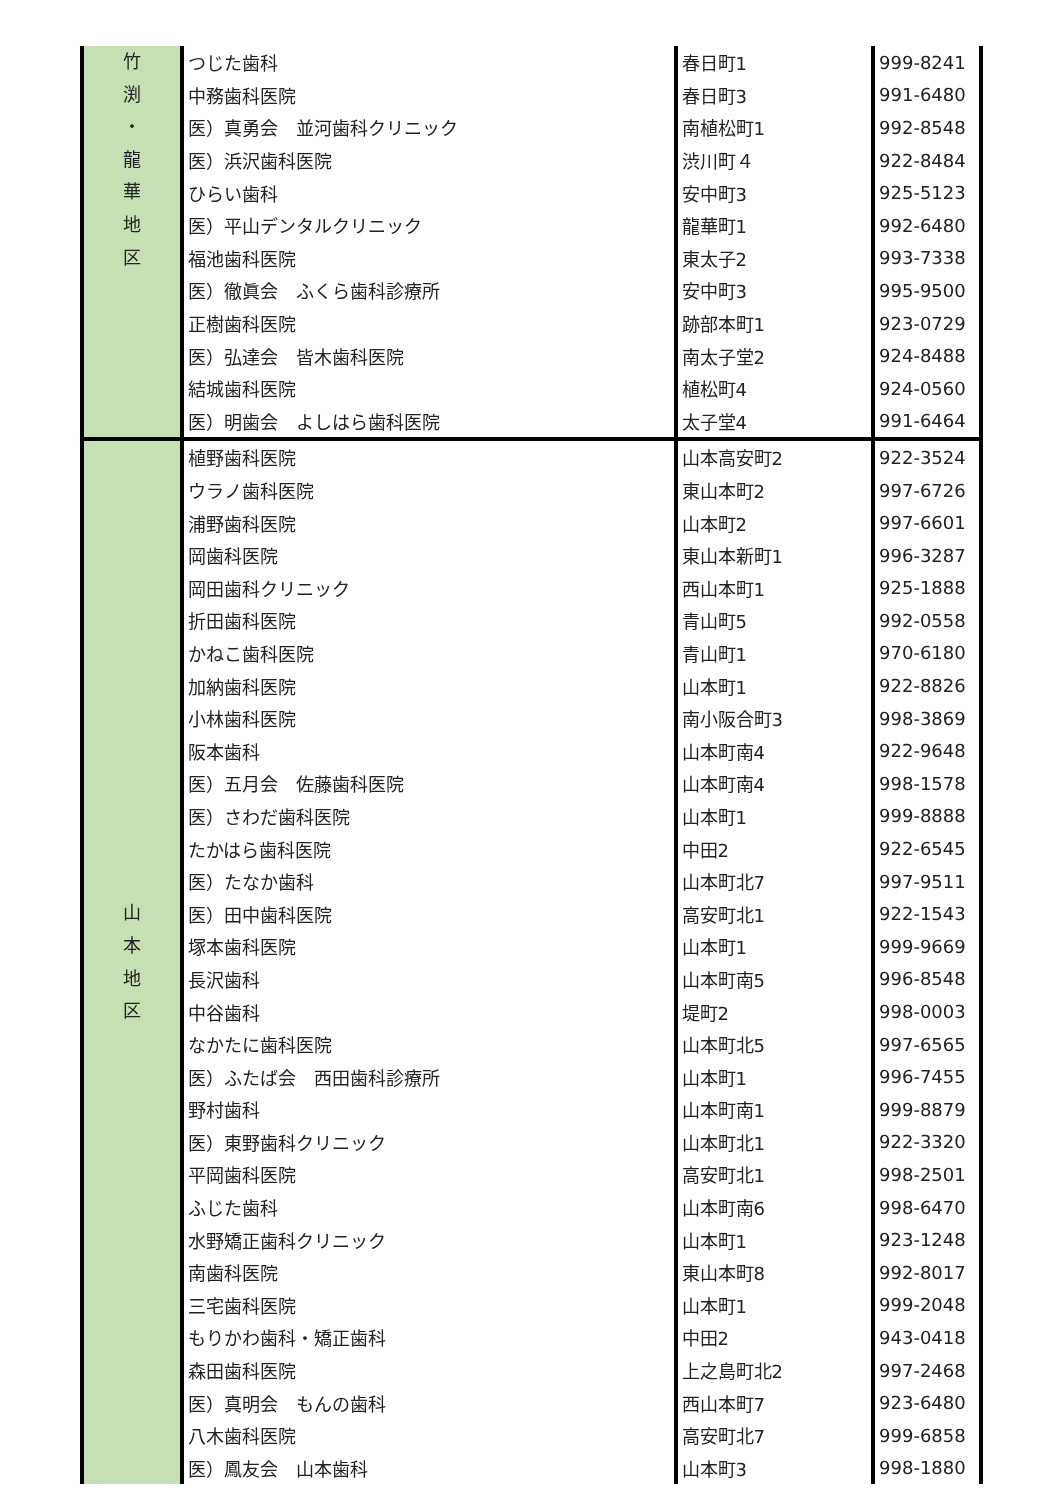| 竹 渕 ・ 龍 華 地 区 | つじた歯科 | 春日町1 | 999-8241 |
| | 中務歯科医院 | 春日町3 | 991-6480 |
| | 医）真勇会 並河歯科クリニック | 南植松町1 | 992-8548 |
| | 医）浜沢歯科医院 | 渋川町４ | 922-8484 |
| | ひらい歯科 | 安中町3 | 925-5123 |
| | 医）平山デンタルクリニック | 龍華町1 | 992-6480 |
| | 福池歯科医院 | 東太子2 | 993-7338 |
| | 医）徹眞会 ふくら歯科診療所 | 安中町3 | 995-9500 |
| | 正樹歯科医院 | 跡部本町1 | 923-0729 |
| | 医）弘達会 皆木歯科医院 | 南太子堂2 | 924-8488 |
| | 結城歯科医院 | 植松町4 | 924-0560 |
| | 医）明歯会 よしはら歯科医院 | 太子堂4 | 991-6464 |
| 山 本 地 区 | 植野歯科医院 | 山本高安町2 | 922-3524 |
| | ウラノ歯科医院 | 東山本町2 | 997-6726 |
| | 浦野歯科医院 | 山本町2 | 997-6601 |
| | 岡歯科医院 | 東山本新町1 | 996-3287 |
| | 岡田歯科クリニック | 西山本町1 | 925-1888 |
| | 折田歯科医院 | 青山町5 | 992-0558 |
| | かねこ歯科医院 | 青山町1 | 970-6180 |
| | 加納歯科医院 | 山本町1 | 922-8826 |
| | 小林歯科医院 | 南小阪合町3 | 998-3869 |
| | 阪本歯科 | 山本町南4 | 922-9648 |
| | 医）五月会 佐藤歯科医院 | 山本町南4 | 998-1578 |
| | 医）さわだ歯科医院 | 山本町1 | 999-8888 |
| | たかはら歯科医院 | 中田2 | 922-6545 |
| | 医）たなか歯科 | 山本町北7 | 997-9511 |
| | 医）田中歯科医院 | 高安町北1 | 922-1543 |
| | 塚本歯科医院 | 山本町1 | 999-9669 |
| | 長沢歯科 | 山本町南5 | 996-8548 |
| | 中谷歯科 | 堤町2 | 998-0003 |
| | なかたに歯科医院 | 山本町北5 | 997-6565 |
| | 医）ふたば会 西田歯科診療所 | 山本町1 | 996-7455 |
| | 野村歯科 | 山本町南1 | 999-8879 |
| | 医）東野歯科クリニック | 山本町北1 | 922-3320 |
| | 平岡歯科医院 | 高安町北1 | 998-2501 |
| | ふじた歯科 | 山本町南6 | 998-6470 |
| | 水野矯正歯科クリニック | 山本町1 | 923-1248 |
| | 南歯科医院 | 東山本町8 | 992-8017 |
| | 三宅歯科医院 | 山本町1 | 999-2048 |
| | もりかわ歯科・矯正歯科 | 中田2 | 943-0418 |
| | 森田歯科医院 | 上之島町北2 | 997-2468 |
| | 医）真明会 もんの歯科 | 西山本町7 | 923-6480 |
| | 八木歯科医院 | 高安町北7 | 999-6858 |
| | 医）鳳友会 山本歯科 | 山本町3 | 998-1880 |